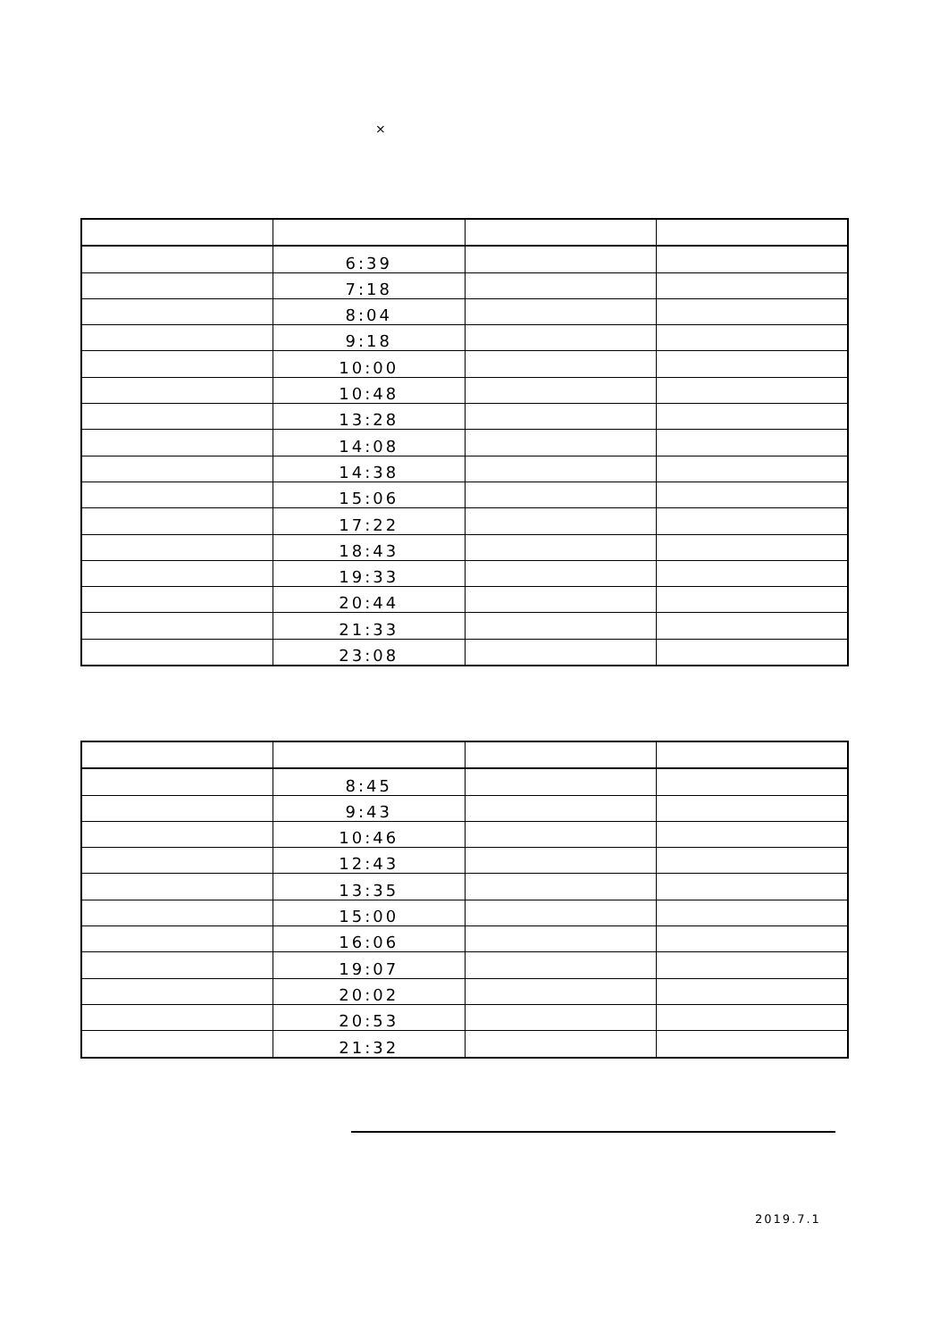×
| | 6:39 | | |
| | 7:18 | | |
| | 8:04 | | |
| | 9:18 | | |
| | 10:00 | | |
| | 10:48 | | |
| | 13:28 | | |
| | 14:08 | | |
| | 14:38 | | |
| | 15:06 | | |
| | 17:22 | | |
| | 18:43 | | |
| | 19:33 | | |
| | 20:44 | | |
| | 21:33 | | |
| | 23:08 | | |
| | 8:45 | | |
| | 9:43 | | |
| | 10:46 | | |
| | 12:43 | | |
| | 13:35 | | |
| | 15:00 | | |
| | 16:06 | | |
| | 19:07 | | |
| | 20:02 | | |
| | 20:53 | | |
| | 21:32 | | |
2019.7.1